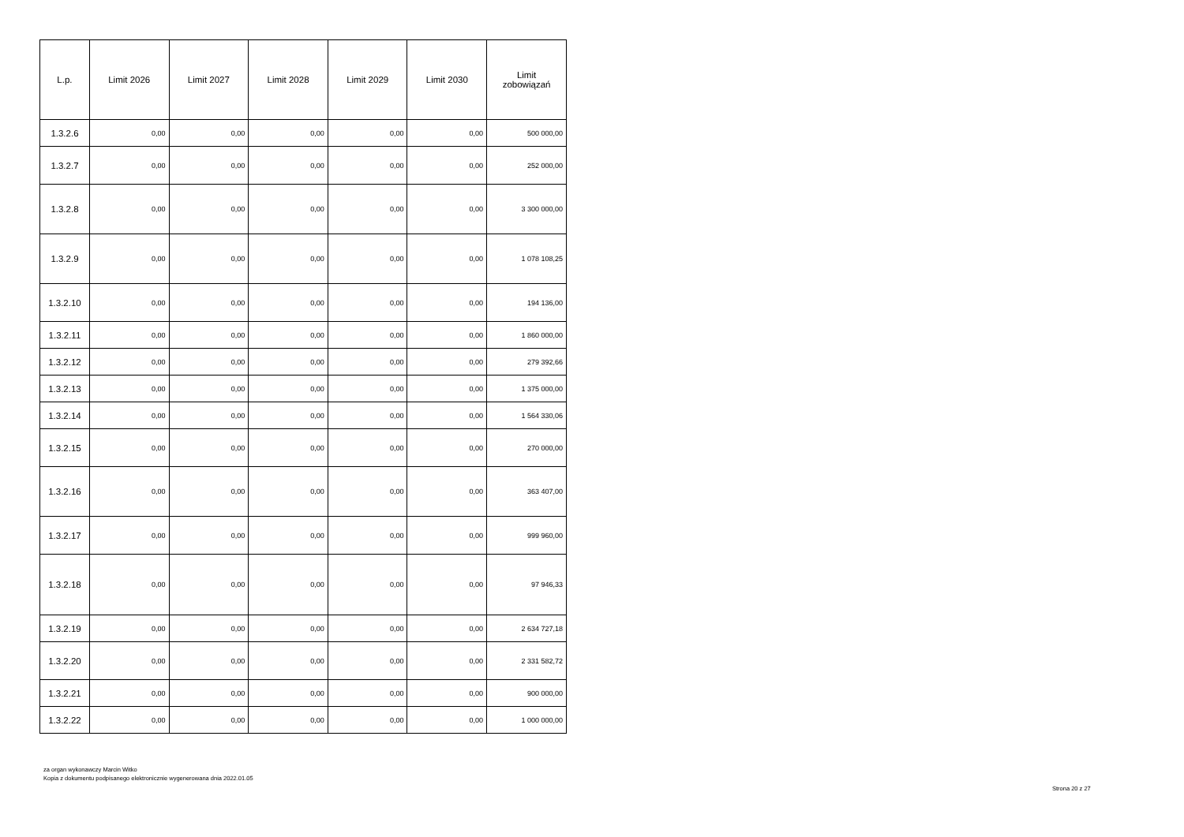| L.p. | Limit 2026 | Limit 2027 | Limit 2028 | Limit 2029 | Limit 2030 | Limit zobowiązań |
| --- | --- | --- | --- | --- | --- | --- |
| 1.3.2.6 | 0,00 | 0,00 | 0,00 | 0,00 | 0,00 | 500 000,00 |
| 1.3.2.7 | 0,00 | 0,00 | 0,00 | 0,00 | 0,00 | 252 000,00 |
| 1.3.2.8 | 0,00 | 0,00 | 0,00 | 0,00 | 0,00 | 3 300 000,00 |
| 1.3.2.9 | 0,00 | 0,00 | 0,00 | 0,00 | 0,00 | 1 078 108,25 |
| 1.3.2.10 | 0,00 | 0,00 | 0,00 | 0,00 | 0,00 | 194 136,00 |
| 1.3.2.11 | 0,00 | 0,00 | 0,00 | 0,00 | 0,00 | 1 860 000,00 |
| 1.3.2.12 | 0,00 | 0,00 | 0,00 | 0,00 | 0,00 | 279 392,66 |
| 1.3.2.13 | 0,00 | 0,00 | 0,00 | 0,00 | 0,00 | 1 375 000,00 |
| 1.3.2.14 | 0,00 | 0,00 | 0,00 | 0,00 | 0,00 | 1 564 330,06 |
| 1.3.2.15 | 0,00 | 0,00 | 0,00 | 0,00 | 0,00 | 270 000,00 |
| 1.3.2.16 | 0,00 | 0,00 | 0,00 | 0,00 | 0,00 | 363 407,00 |
| 1.3.2.17 | 0,00 | 0,00 | 0,00 | 0,00 | 0,00 | 999 960,00 |
| 1.3.2.18 | 0,00 | 0,00 | 0,00 | 0,00 | 0,00 | 97 946,33 |
| 1.3.2.19 | 0,00 | 0,00 | 0,00 | 0,00 | 0,00 | 2 634 727,18 |
| 1.3.2.20 | 0,00 | 0,00 | 0,00 | 0,00 | 0,00 | 2 331 582,72 |
| 1.3.2.21 | 0,00 | 0,00 | 0,00 | 0,00 | 0,00 | 900 000,00 |
| 1.3.2.22 | 0,00 | 0,00 | 0,00 | 0,00 | 0,00 | 1 000 000,00 |
za organ wykonawczy Marcin Witko
Kopia z dokumentu podpisanego elektronicznie wygenerowana dnia 2022.01.05
Strona 20 z 27